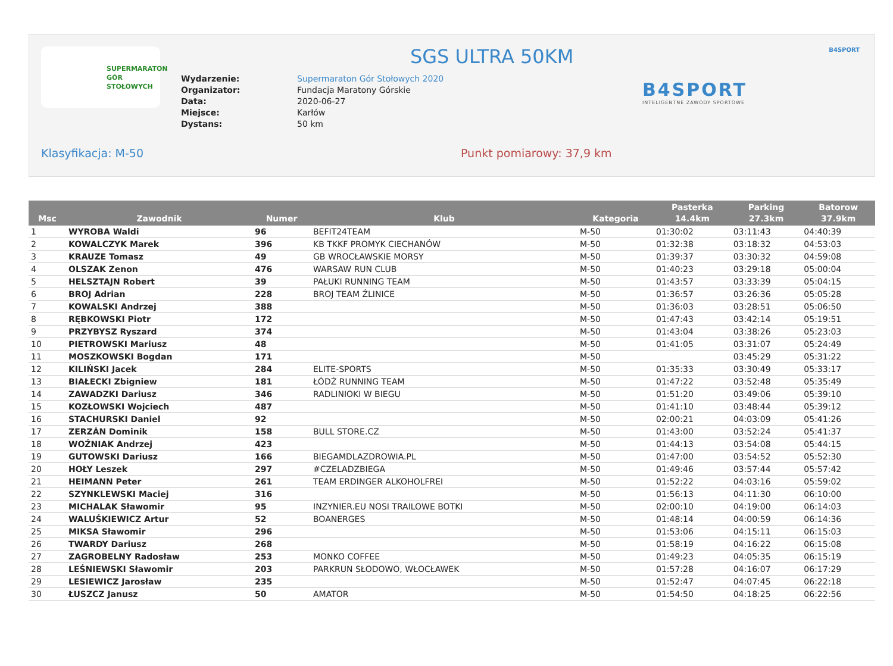SUPERMARATON
GÓR
STOŁOWYCH
SGS ULTRA 50KM B4SPORT
| Wydarzenie: | Supermaraton Gór Stołowych 2020 |
| Organizator: | Fundacja Maratony Górskie |
| Data: | 2020-06-27 |
| Miejsce: | Karłów |
| Dystans: | 50 km |
B4SPORT
INTELIGENTNE ZAWODY SPORTOWE
Klasyfikacja: M-50 Punkt pomiarowy: 37,9 km
| Msc | Zawodnik | Numer | Klub | Kategoria | Pasterka 14.4km | Parking 27.3km | Batorow 37.9km |
| --- | --- | --- | --- | --- | --- | --- | --- |
| 1 | WYROBA Waldi | 96 | BEFIT24TEAM | M-50 | 01:30:02 | 03:11:43 | 04:40:39 |
| 2 | KOWALCZYK Marek | 396 | KB TKKF PROMYK CIECHANÓW | M-50 | 01:32:38 | 03:18:32 | 04:53:03 |
| 3 | KRAUZE Tomasz | 49 | GB WROCŁAWSKIE MORSY | M-50 | 01:39:37 | 03:30:32 | 04:59:08 |
| 4 | OLSZAK Zenon | 476 | WARSAW RUN CLUB | M-50 | 01:40:23 | 03:29:18 | 05:00:04 |
| 5 | HELSZTAJN Robert | 39 | PAŁUKI RUNNING TEAM | M-50 | 01:43:57 | 03:33:39 | 05:04:15 |
| 6 | BROJ Adrian | 228 | BROJ TEAM ŹLINICE | M-50 | 01:36:57 | 03:26:36 | 05:05:28 |
| 7 | KOWALSKI Andrzej | 388 | | M-50 | 01:36:03 | 03:28:51 | 05:06:50 |
| 8 | RĘBKOWSKI Piotr | 172 | | M-50 | 01:47:43 | 03:42:14 | 05:19:51 |
| 9 | PRZYBYSZ Ryszard | 374 | | M-50 | 01:43:04 | 03:38:26 | 05:23:03 |
| 10 | PIETROWSKI Mariusz | 48 | | M-50 | 01:41:05 | 03:31:07 | 05:24:49 |
| 11 | MOSZKOWSKI Bogdan | 171 | | M-50 | | 03:45:29 | 05:31:22 |
| 12 | KILIŃSKI Jacek | 284 | ELITE-SPORTS | M-50 | 01:35:33 | 03:30:49 | 05:33:17 |
| 13 | BIAŁECKI Zbigniew | 181 | ŁÓDŻ RUNNING TEAM | M-50 | 01:47:22 | 03:52:48 | 05:35:49 |
| 14 | ZAWADZKI Dariusz | 346 | RADLINIOKI W BIEGU | M-50 | 01:51:20 | 03:49:06 | 05:39:10 |
| 15 | KOZŁOWSKI Wojciech | 487 | | M-50 | 01:41:10 | 03:48:44 | 05:39:12 |
| 16 | STACHURSKI Daniel | 92 | | M-50 | 02:00:21 | 04:03:09 | 05:41:26 |
| 17 | ZERZÁN Dominik | 158 | BULL STORE.CZ | M-50 | 01:43:00 | 03:52:24 | 05:41:37 |
| 18 | WOŹNIAK Andrzej | 423 | | M-50 | 01:44:13 | 03:54:08 | 05:44:15 |
| 19 | GUTOWSKI Dariusz | 166 | BIEGAMDLAZDROWIA.PL | M-50 | 01:47:00 | 03:54:52 | 05:52:30 |
| 20 | HOŁY Leszek | 297 | #CZELADZBIEGA | M-50 | 01:49:46 | 03:57:44 | 05:57:42 |
| 21 | HEIMANN Peter | 261 | TEAM ERDINGER ALKOHOLFREI | M-50 | 01:52:22 | 04:03:16 | 05:59:02 |
| 22 | SZYNKLEWSKI Maciej | 316 | | M-50 | 01:56:13 | 04:11:30 | 06:10:00 |
| 23 | MICHALAK Sławomir | 95 | INZYNIER.EU NOSI TRAILOWE BOTKI | M-50 | 02:00:10 | 04:19:00 | 06:14:03 |
| 24 | WALUŚKIEWICZ Artur | 52 | BOANERGES | M-50 | 01:48:14 | 04:00:59 | 06:14:36 |
| 25 | MIKSA Sławomir | 296 | | M-50 | 01:53:06 | 04:15:11 | 06:15:03 |
| 26 | TWARDY Dariusz | 268 | | M-50 | 01:58:19 | 04:16:22 | 06:15:08 |
| 27 | ZAGROBELNY Radosław | 253 | MONKO COFFEE | M-50 | 01:49:23 | 04:05:35 | 06:15:19 |
| 28 | LEŚNIEWSKI Sławomir | 203 | PARKRUN SŁODOWO, WŁOCŁAWEK | M-50 | 01:57:28 | 04:16:07 | 06:17:29 |
| 29 | LESIEWICZ Jarosław | 235 | | M-50 | 01:52:47 | 04:07:45 | 06:22:18 |
| 30 | ŁUSZCZ Janusz | 50 | AMATOR | M-50 | 01:54:50 | 04:18:25 | 06:22:56 |